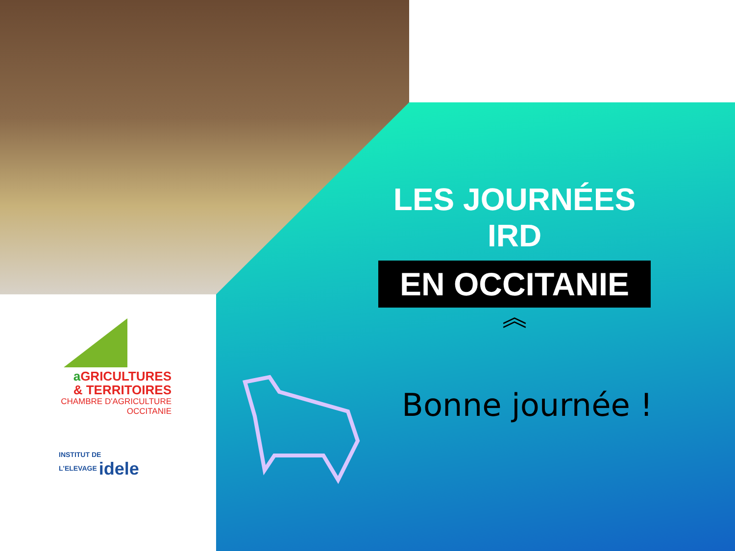a GRICULTURES
& TERRITOIRES
CHAMBRE D'AGRICULTURE
OCCITANIE
INSTITUT DE
L'ELEVAGE idele
LES JOURNÉES IRD
EN OCCITANIE
︽
Bonne journée !